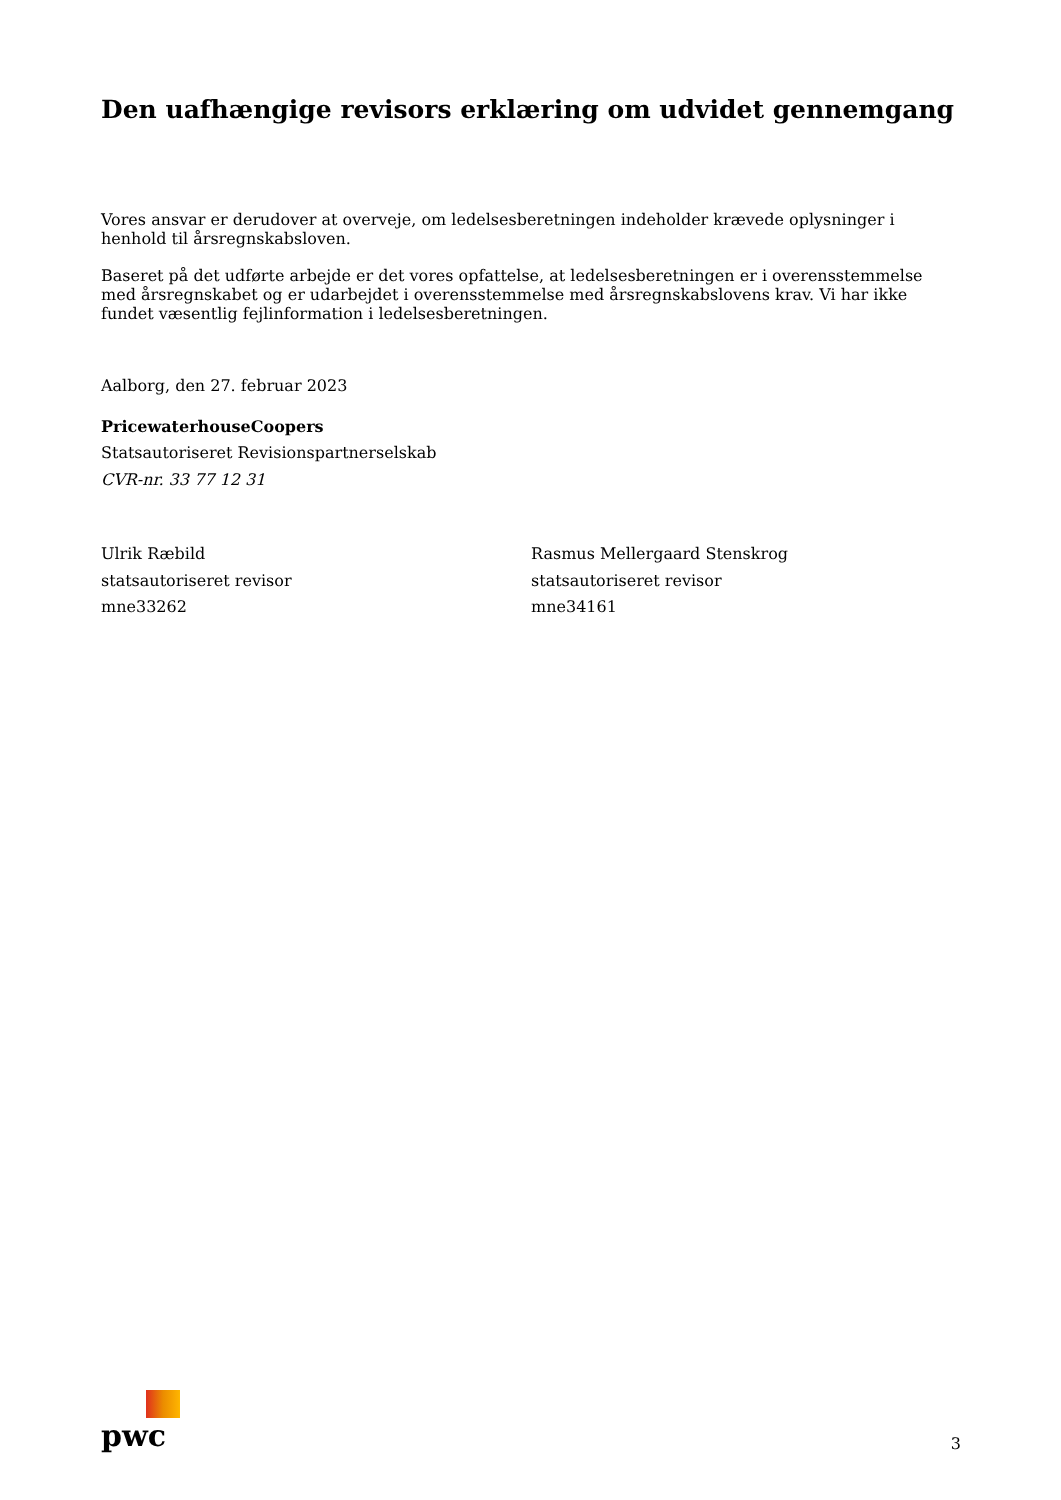Den uafhængige revisors erklæring om udvidet gennemgang
Vores ansvar er derudover at overveje, om ledelsesberetningen indeholder krævede oplysninger i henhold til årsregnskabsloven.
Baseret på det udførte arbejde er det vores opfattelse, at ledelsesberetningen er i overensstemmelse med årsregnskabet og er udarbejdet i overensstemmelse med årsregnskabslovens krav. Vi har ikke fundet væsentlig fejlinformation i ledelsesberetningen.
Aalborg, den 27. februar 2023
PricewaterhouseCoopers
Statsautoriseret Revisionspartnerselskab
CVR-nr. 33 77 12 31
Ulrik Ræbild
statsautoriseret revisor
mne33262
Rasmus Mellergaard Stenskrog
statsautoriseret revisor
mne34161
pwc
3